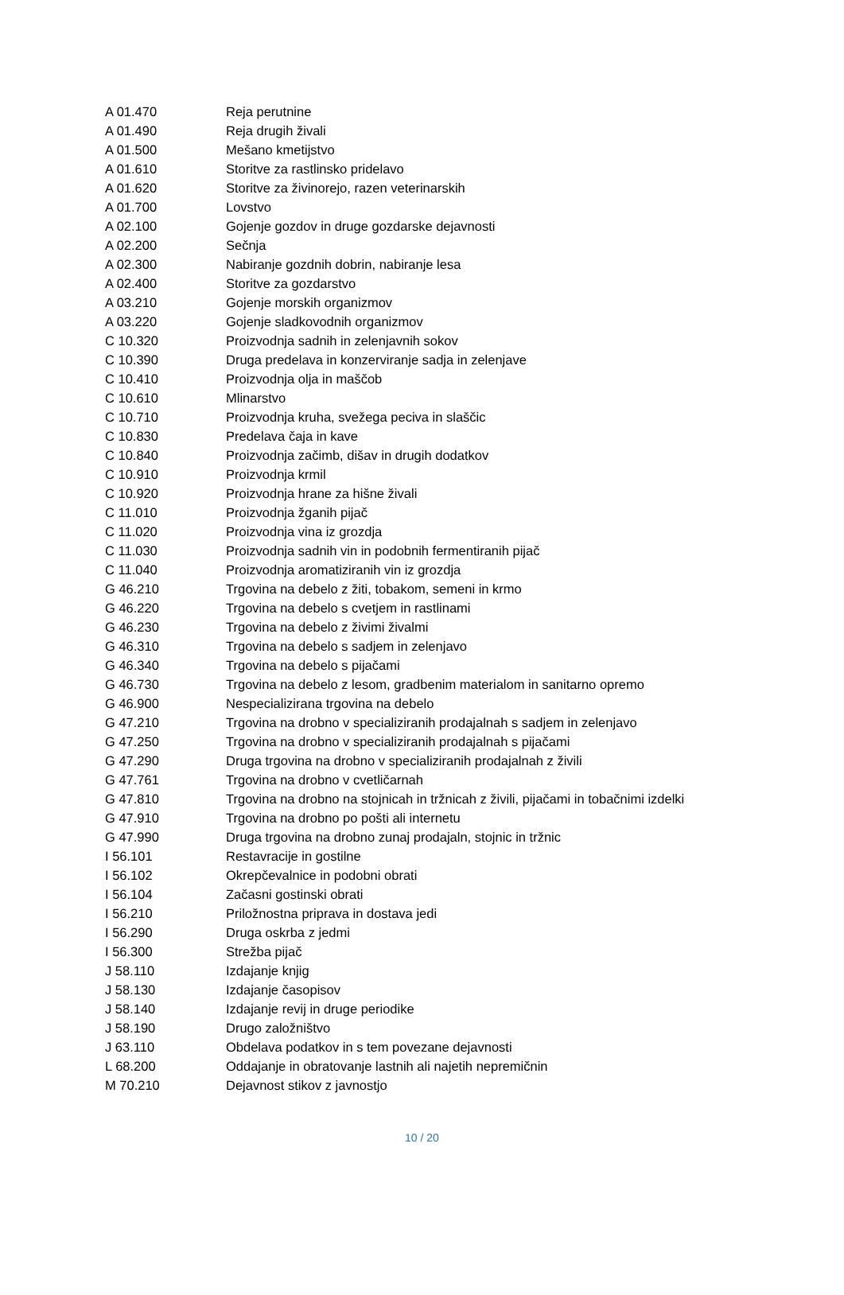| A 01.470 | Reja perutnine |
| A 01.490 | Reja drugih živali |
| A 01.500 | Mešano kmetijstvo |
| A 01.610 | Storitve za rastlinsko pridelavo |
| A 01.620 | Storitve za živinorejo, razen veterinarskih |
| A 01.700 | Lovstvo |
| A 02.100 | Gojenje gozdov in druge gozdarske dejavnosti |
| A 02.200 | Sečnja |
| A 02.300 | Nabiranje gozdnih dobrin, nabiranje lesa |
| A 02.400 | Storitve za gozdarstvo |
| A 03.210 | Gojenje morskih organizmov |
| A 03.220 | Gojenje sladkovodnih organizmov |
| C 10.320 | Proizvodnja sadnih in zelenjavnih sokov |
| C 10.390 | Druga predelava in konzerviranje sadja in zelenjave |
| C 10.410 | Proizvodnja olja in maščob |
| C 10.610 | Mlinarstvo |
| C 10.710 | Proizvodnja kruha, svežega peciva in slaščic |
| C 10.830 | Predelava čaja in kave |
| C 10.840 | Proizvodnja začimb, dišav in drugih dodatkov |
| C 10.910 | Proizvodnja krmil |
| C 10.920 | Proizvodnja hrane za hišne živali |
| C 11.010 | Proizvodnja žganih pijač |
| C 11.020 | Proizvodnja vina iz grozdja |
| C 11.030 | Proizvodnja sadnih vin in podobnih fermentiranih pijač |
| C 11.040 | Proizvodnja aromatiziranih vin iz grozdja |
| G 46.210 | Trgovina na debelo z žiti, tobakom, semeni in krmo |
| G 46.220 | Trgovina na debelo s cvetjem in rastlinami |
| G 46.230 | Trgovina na debelo z živimi živalmi |
| G 46.310 | Trgovina na debelo s sadjem in zelenjavo |
| G 46.340 | Trgovina na debelo s pijačami |
| G 46.730 | Trgovina na debelo z lesom, gradbenim materialom in sanitarno opremo |
| G 46.900 | Nespecializirana trgovina na debelo |
| G 47.210 | Trgovina na drobno v specializiranih prodajalnah s sadjem in zelenjavo |
| G 47.250 | Trgovina na drobno v specializiranih prodajalnah s pijačami |
| G 47.290 | Druga trgovina na drobno v specializiranih prodajalnah z živili |
| G 47.761 | Trgovina na drobno v cvetličarnah |
| G 47.810 | Trgovina na drobno na stojnicah in tržnicah z živili, pijačami in tobačnimi izdelki |
| G 47.910 | Trgovina na drobno po pošti ali internetu |
| G 47.990 | Druga trgovina na drobno zunaj prodajaln, stojnic in tržnic |
| I 56.101 | Restavracije in gostilne |
| I 56.102 | Okrepčevalnice in podobni obrati |
| I 56.104 | Začasni gostinski obrati |
| I 56.210 | Priložnostna priprava in dostava jedi |
| I 56.290 | Druga oskrba z jedmi |
| I 56.300 | Strežba pijač |
| J 58.110 | Izdajanje knjig |
| J 58.130 | Izdajanje časopisov |
| J 58.140 | Izdajanje revij in druge periodike |
| J 58.190 | Drugo založništvo |
| J 63.110 | Obdelava podatkov in s tem povezane dejavnosti |
| L 68.200 | Oddajanje in obratovanje lastnih ali najetih nepremičnin |
| M 70.210 | Dejavnost stikov z javnostjo |
10 / 20